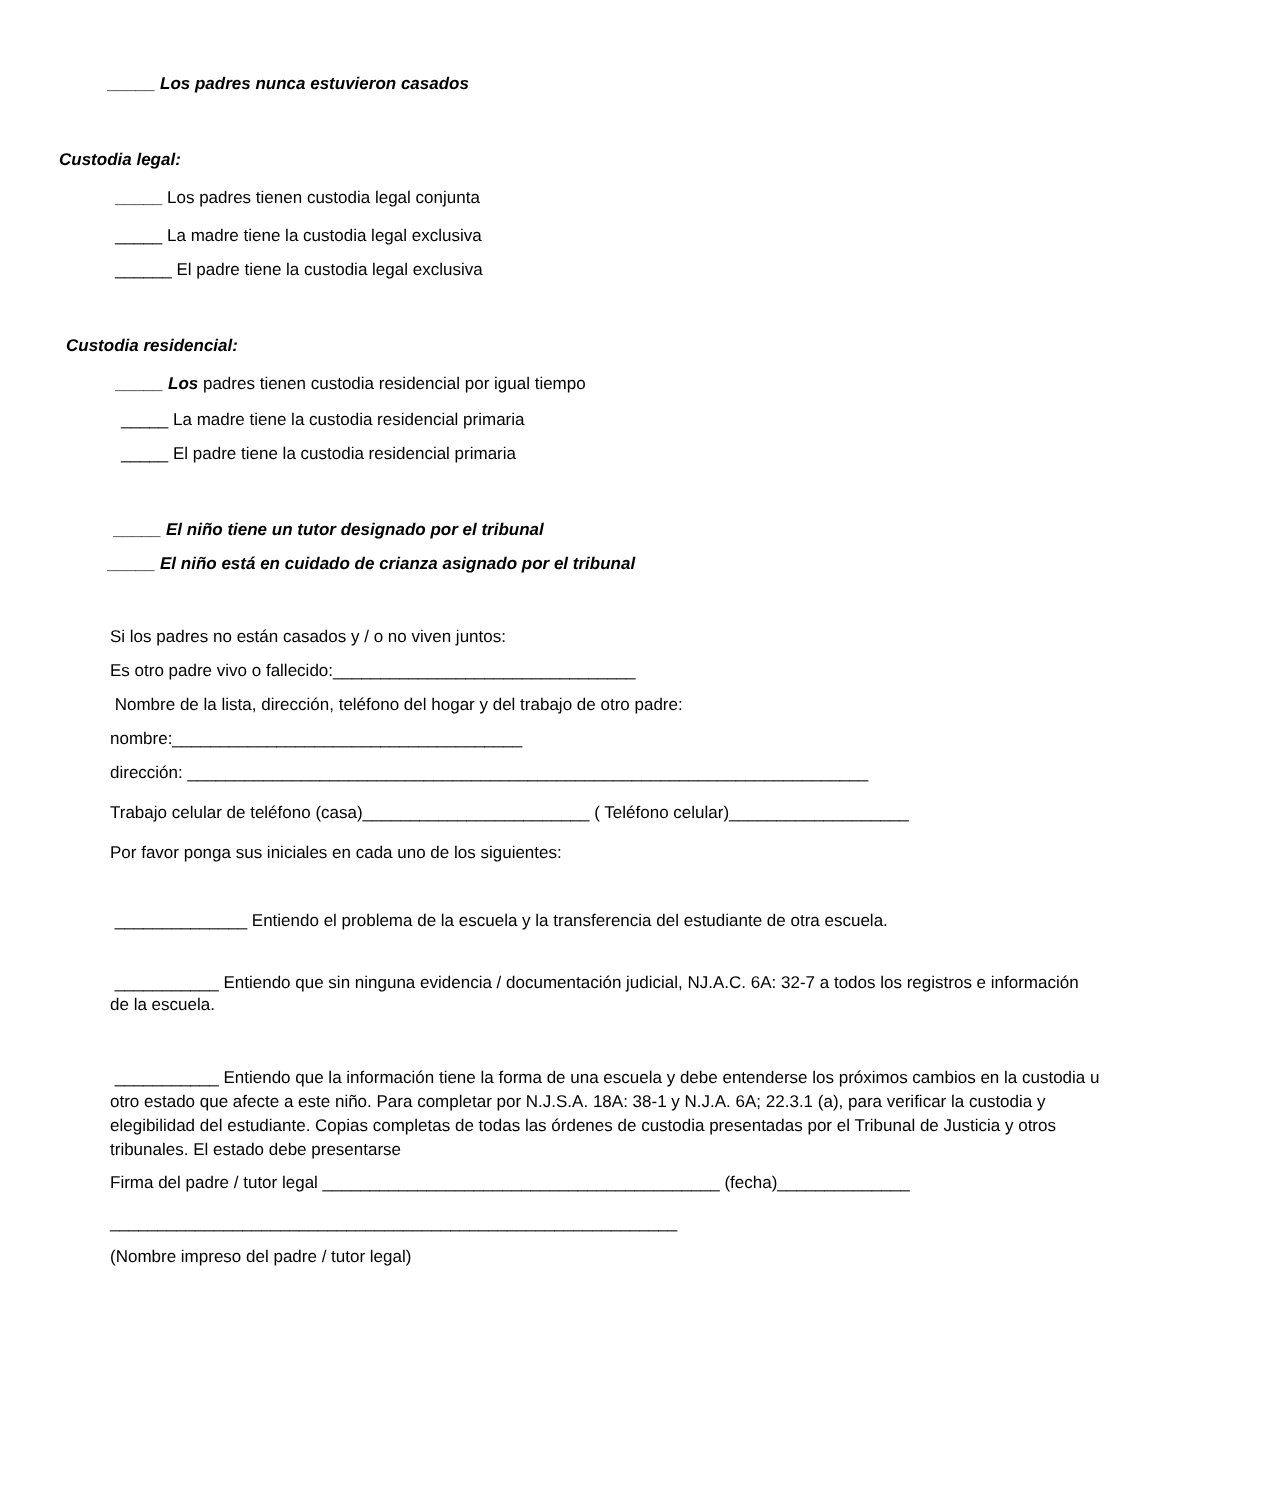_____ Los padres nunca estuvieron casados
Custodia legal:
_____ Los padres tienen custodia legal conjunta
_____ La madre tiene la custodia legal exclusiva
______ El padre tiene la custodia legal exclusiva
Custodia residencial:
_____ Los padres tienen custodia residencial por igual tiempo
_____ La madre tiene la custodia residencial primaria
_____ El padre tiene la custodia residencial primaria
_____ El niño tiene un tutor designado por el tribunal
_____ El niño está en cuidado de crianza asignado por el tribunal
Si los padres no están casados y / o no viven juntos:
Es otro padre vivo o fallecido:________________________________
Nombre de la lista, dirección, teléfono del hogar y del trabajo de otro padre:
nombre:_____________________________________
dirección: ________________________________________________________________________
Trabajo celular de teléfono (casa)________________________ ( Teléfono celular)___________________
Por favor ponga sus iniciales en cada uno de los siguientes:
______________ Entiendo el problema de la escuela y la transferencia del estudiante de otra escuela.
___________ Entiendo que sin ninguna evidencia / documentación judicial, NJ.A.C. 6A: 32-7 a todos los registros e información de la escuela.
___________ Entiendo que la información tiene la forma de una escuela y debe entenderse los próximos cambios en la custodia u otro estado que afecte a este niño. Para completar por N.J.S.A. 18A: 38-1 y N.J.A. 6A; 22.3.1 (a), para verificar la custodia y elegibilidad del estudiante. Copias completas de todas las órdenes de custodia presentadas por el Tribunal de Justicia y otros tribunales. El estado debe presentarse
Firma del padre / tutor legal __________________________________________ (fecha)______________
____________________________________________________________
(Nombre impreso del padre / tutor legal)